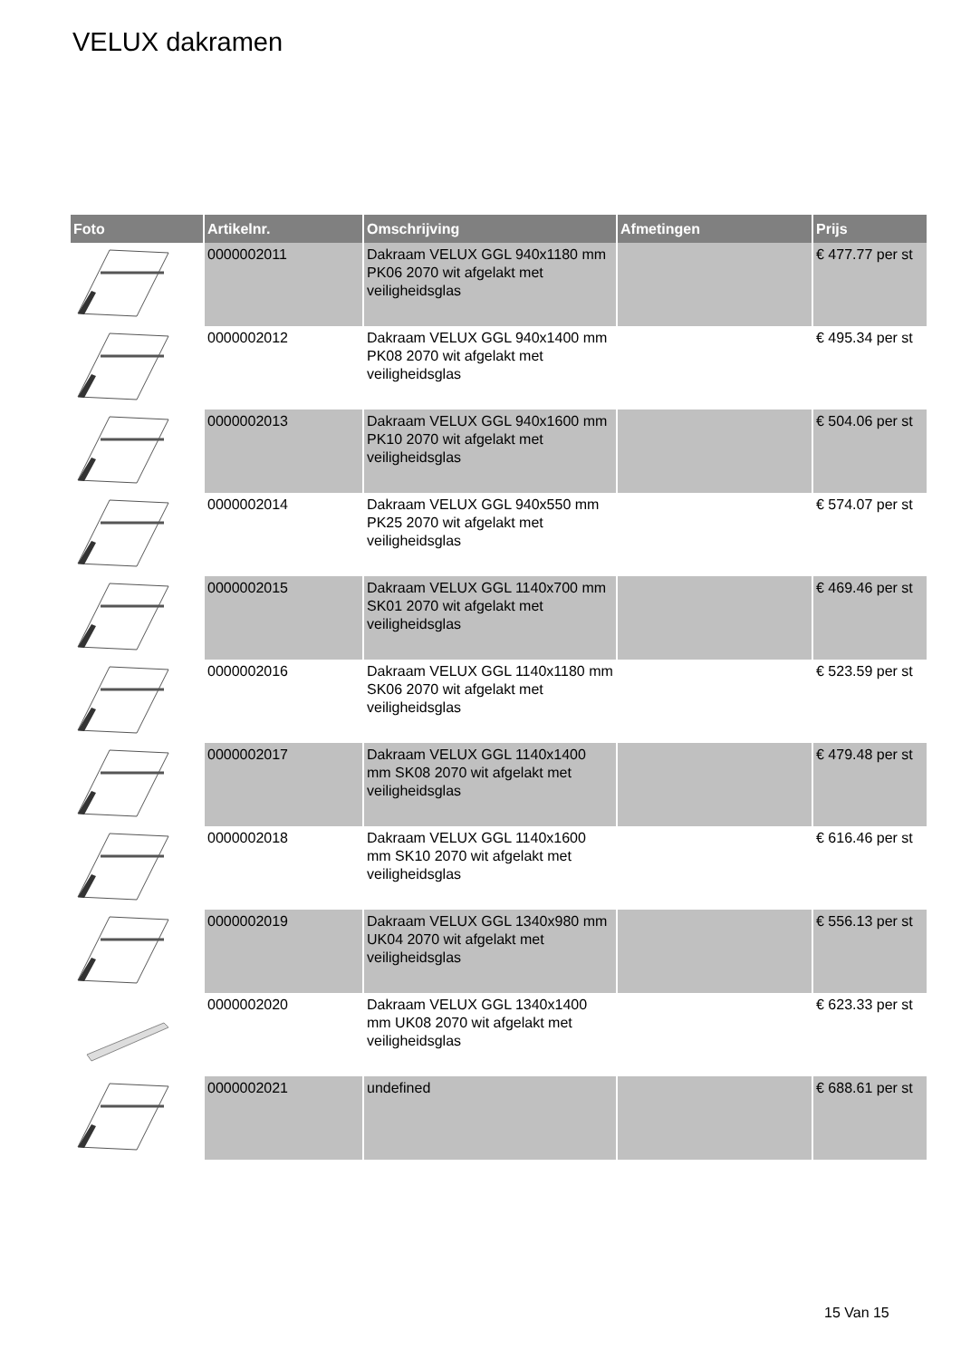VELUX dakramen
| Foto | Artikelnr. | Omschrijving | Afmetingen | Prijs |
| --- | --- | --- | --- | --- |
| | 0000002011 | Dakraam VELUX GGL 940x1180 mm PK06 2070 wit afgelakt met veiligheidsglas | | € 477.77 per st |
| | 0000002012 | Dakraam VELUX GGL 940x1400 mm PK08 2070 wit afgelakt met veiligheidsglas | | € 495.34 per st |
| | 0000002013 | Dakraam VELUX GGL 940x1600 mm PK10 2070 wit afgelakt met veiligheidsglas | | € 504.06 per st |
| | 0000002014 | Dakraam VELUX GGL 940x550 mm PK25 2070 wit afgelakt met veiligheidsglas | | € 574.07 per st |
| | 0000002015 | Dakraam VELUX GGL 1140x700 mm SK01 2070 wit afgelakt met veiligheidsglas | | € 469.46 per st |
| | 0000002016 | Dakraam VELUX GGL 1140x1180 mm SK06 2070 wit afgelakt met veiligheidsglas | | € 523.59 per st |
| | 0000002017 | Dakraam VELUX GGL 1140x1400 mm SK08 2070 wit afgelakt met veiligheidsglas | | € 479.48 per st |
| | 0000002018 | Dakraam VELUX GGL 1140x1600 mm SK10 2070 wit afgelakt met veiligheidsglas | | € 616.46 per st |
| | 0000002019 | Dakraam VELUX GGL 1340x980 mm UK04 2070 wit afgelakt met veiligheidsglas | | € 556.13 per st |
| | 0000002020 | Dakraam VELUX GGL 1340x1400 mm UK08 2070 wit afgelakt met veiligheidsglas | | € 623.33 per st |
| | 0000002021 | undefined | | € 688.61 per st |
15 Van 15